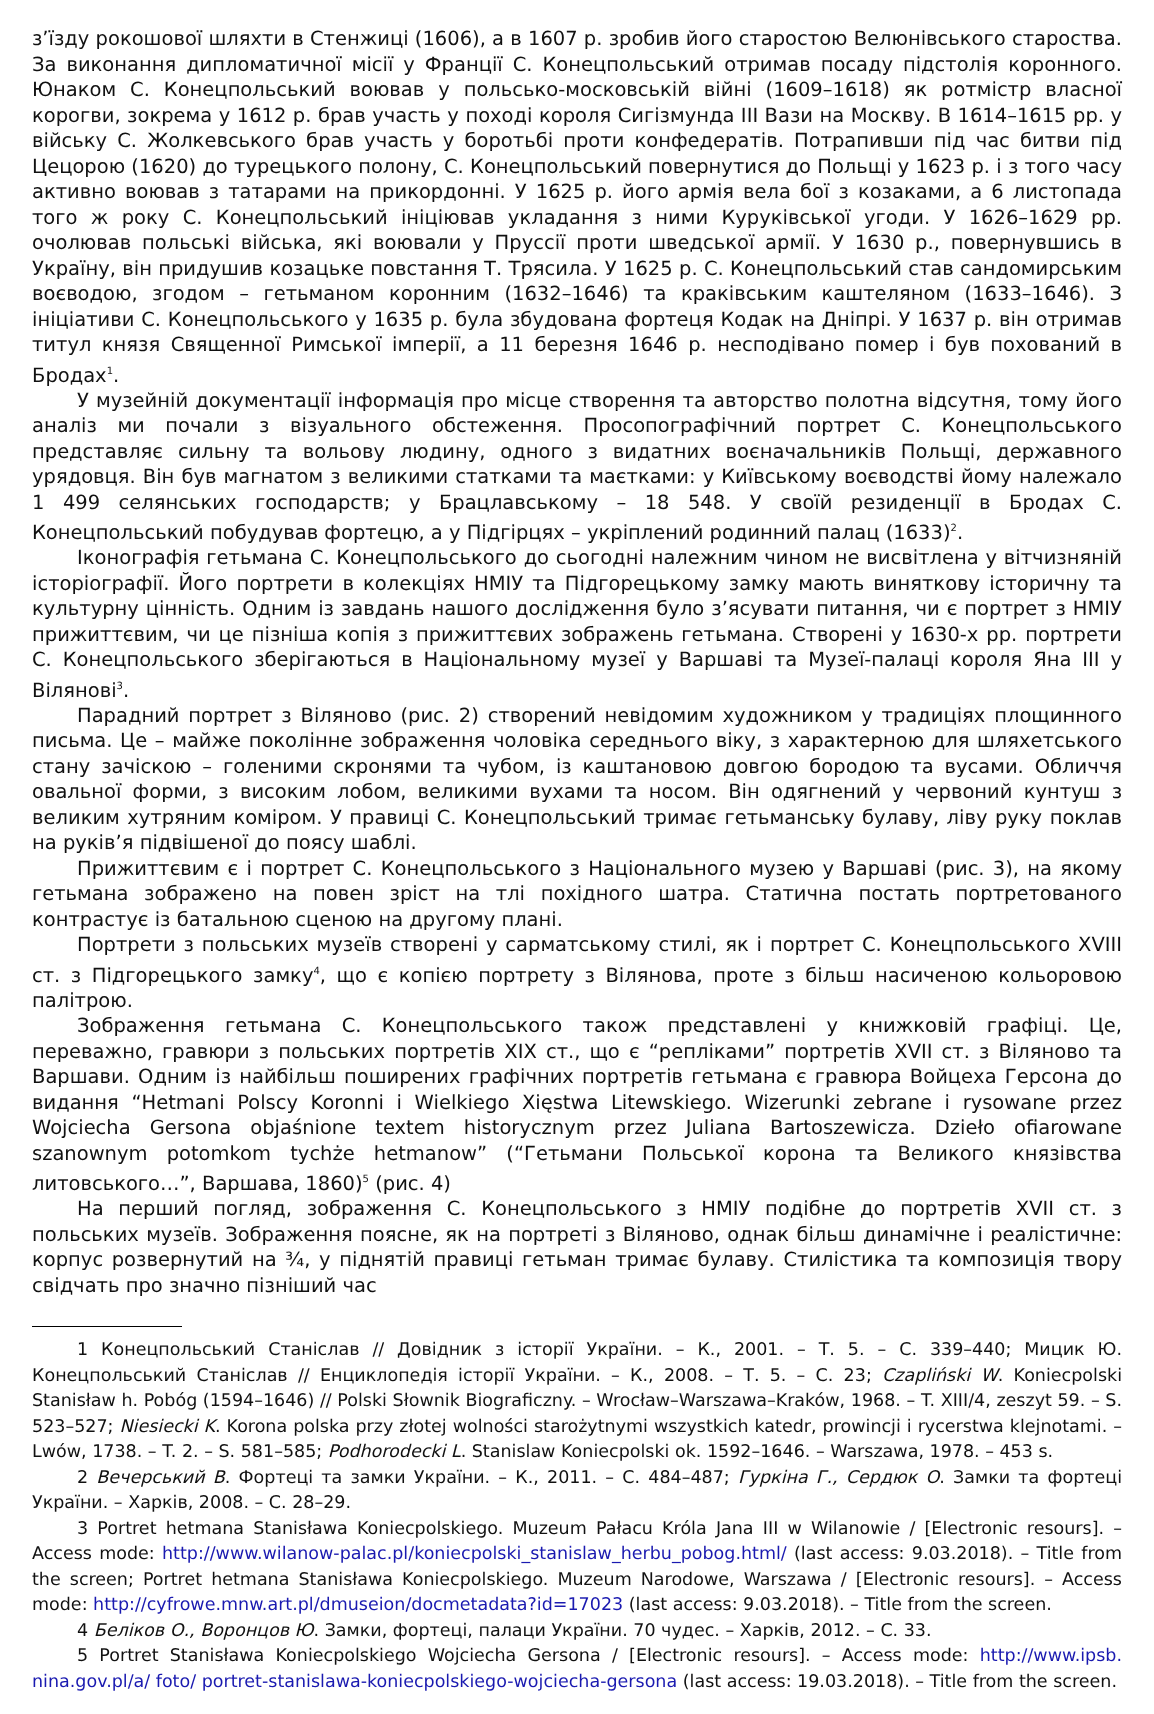з’їзду рокошової шляхти в Стенжиці (1606), а в 1607 р. зробив його старостою Велюнівського староства. За виконання дипломатичної місії у Франції С. Конецпольський отримав посаду підстолія коронного. Юнаком С. Конецпольський воював у польсько-московській війні (1609–1618) як ротмістр власної корогви, зокрема у 1612 р. брав участь у поході короля Сигізмунда III Вази на Москву. В 1614–1615 рр. у війську С. Жолкевського брав участь у боротьбі проти конфедератів. Потрапивши під час битви під Цецорою (1620) до турецького полону, С. Конецпольський повернутися до Польщі у 1623 р. і з того часу активно воював з татарами на прикордонні. У 1625 р. його армія вела бої з козаками, а 6 листопада того ж року С. Конецпольський ініціював укладання з ними Куруківської угоди. У 1626–1629 рр. очолював польські війська, які воювали у Пруссії проти шведської армії. У 1630 р., повернувшись в Україну, він придушив козацьке повстання Т. Трясила. У 1625 р. С. Конецпольський став сандомирським воєводою, згодом – гетьманом коронним (1632–1646) та краківським каштеляном (1633–1646). З ініціативи С. Конецпольського у 1635 р. була збудована фортеця Кодак на Дніпрі. У 1637 р. він отримав титул князя Священної Римської імперії, а 11 березня 1646 р. несподівано помер і був похований в Бродах<sup>1</sup>.
У музейній документації інформація про місце створення та авторство полотна відсутня, тому його аналіз ми почали з візуального обстеження. Просопографічний портрет С. Конецпольського представляє сильну та вольову людину, одного з видатних воєначальників Польщі, державного урядовця. Він був магнатом з великими статками та маєтками: у Київському воєводстві йому належало 1 499 селянських господарств; у Брацлавському – 18 548. У своїй резиденції в Бродах С. Конецпольський побудував фортецю, а у Підгірцях – укріплений родинний палац (1633)<sup>2</sup>.
Іконографія гетьмана С. Конецпольського до сьогодні належним чином не висвітлена у вітчизняній історіографії. Його портрети в колекціях НМІУ та Підгорецькому замку мають виняткову історичну та культурну цінність. Одним із завдань нашого дослідження було з’ясувати питання, чи є портрет з НМІУ прижиттєвим, чи це пізніша копія з прижиттєвих зображень гетьмана. Створені у 1630-х рр. портрети С. Конецпольського зберігаються в Національному музеї у Варшаві та Музеї-палаці короля Яна III у Вілянові<sup>3</sup>.
Парадний портрет з Віляново (рис. 2) створений невідомим художником у традиціях площинного письма. Це – майже поколінне зображення чоловіка середнього віку, з характерною для шляхетського стану зачіскою – голеними скронями та чубом, із каштановою довгою бородою та вусами. Обличчя овальної форми, з високим лобом, великими вухами та носом. Він одягнений у червоний кунтуш з великим хутряним коміром. У правиці С. Конецпольський тримає гетьманську булаву, ліву руку поклав на руків’я підвішеної до поясу шаблі.
Прижиттєвим є і портрет С. Конецпольського з Національного музею у Варшаві (рис. 3), на якому гетьмана зображено на повен зріст на тлі похідного шатра. Статична постать портретованого контрастує із батальною сценою на другому плані.
Портрети з польських музеїв створені у сарматському стилі, як і портрет С. Конецпольського XVIII ст. з Підгорецького замку<sup>4</sup>, що є копією портрету з Вілянова, проте з більш насиченою кольоровою палітрою.
Зображення гетьмана С. Конецпольського також представлені у книжковій графіці. Це, переважно, гравюри з польських портретів XIX ст., що є “репліками” портретів XVII ст. з Віляново та Варшави. Одним із найбільш поширених графічних портретів гетьмана є гравюра Войцеха Герсона до видання “Hetmani Polscy Koronni i Wielkiego Xięstwa Litewskiego. Wizerunki zebrane i rysowane przez Wojciecha Gersona objaśnione textem historycznym przez Juliana Bartoszewicza. Dzieło ofiarowane szanownym potomkom tychże hetmanow” (“Гетьмани Польської корона та Великого князівства литовського…”, Варшава, 1860)<sup>5</sup> (рис. 4)
На перший погляд, зображення С. Конецпольського з НМІУ подібне до портретів XVII ст. з польських музеїв. Зображення поясне, як на портреті з Віляново, однак більш динамічне і реалістичне: корпус розвернутий на ¾, у піднятій правиці гетьман тримає булаву. Стилістика та композиція твору свідчать про значно пізніший час
1 Конецпольський Станіслав // Довідник з історії України. – К., 2001. – Т. 5. – С. 339–440; Мицик Ю. Конецпольський Станіслав // Енциклопедія історії України. – К., 2008. – Т. 5. – С. 23; Czapliński W. Koniecpolski Stanisław h. Pobóg (1594–1646) // Polski Słownik Biograficzny. – Wrocław–Warszawa–Kraków, 1968. – T. XIII/4, zeszyt 59. – S. 523–527; Niesiecki K. Korona polska przy złotej wolności starożytnymi wszystkich katedr, prowincji i rycerstwa klejnotami. – Lwów, 1738. – T. 2. – S. 581–585; Podhorodecki L. Stanislaw Koniecpolski ok. 1592–1646. – Warszawa, 1978. – 453 s.
2 Вечерський В. Фортеці та замки України. – К., 2011. – С. 484–487; Гуркіна Г., Сердюк О. Замки та фортеці України. – Харків, 2008. – С. 28–29.
3 Portret hetmana Stanisława Koniecpolskiego. Muzeum Pałacu Króla Jana III w Wilanowie / [Electronic resours]. – Access mode: http://www.wilanow-palac.pl/koniecpolski_stanislaw_herbu_pobog.html/ (last access: 9.03.2018). – Title from the screen; Portret hetmana Stanisława Koniecpolskiego. Muzeum Narodowe, Warszawa / [Electronic resours]. – Access mode: http://cyfrowe.mnw.art.pl/dmuseion/docmetadata?id=17023 (last access: 9.03.2018). – Title from the screen.
4 Беліков О., Воронцов Ю. Замки, фортеці, палаци України. 70 чудес. – Харків, 2012. – С. 33.
5 Portret Stanisława Koniecpolskiego Wojciecha Gersona / [Electronic resours]. – Access mode: http://www.ipsb. nina.gov.pl/a/ foto/ portret-stanislawa-koniecpolskiego-wojciecha-gersona (last access: 19.03.2018). – Title from the screen.